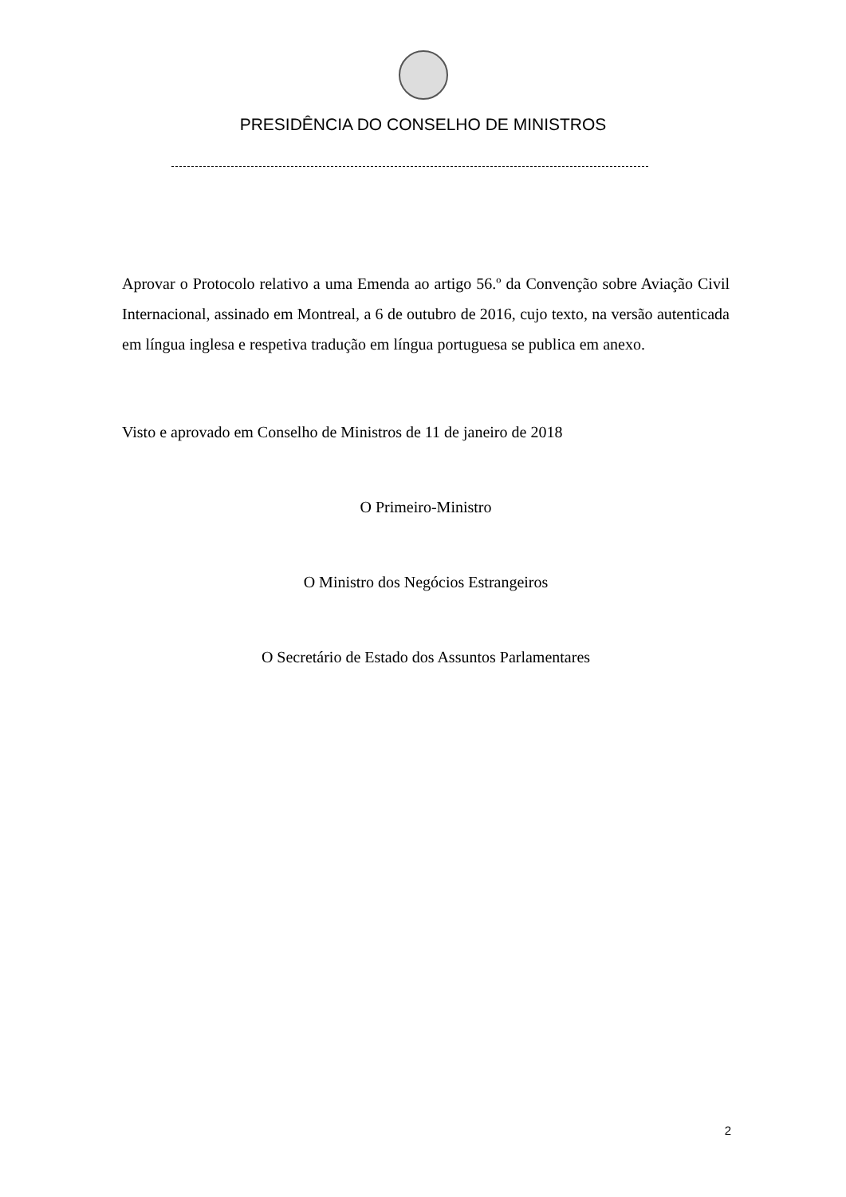PRESIDÊNCIA DO CONSELHO DE MINISTROS
Aprovar o Protocolo relativo a uma Emenda ao artigo 56.º da Convenção sobre Aviação Civil Internacional, assinado em Montreal, a 6 de outubro de 2016, cujo texto, na versão autenticada em língua inglesa e respetiva tradução em língua portuguesa se publica em anexo.
Visto e aprovado em Conselho de Ministros de 11 de janeiro de 2018
O Primeiro-Ministro
O Ministro dos Negócios Estrangeiros
O Secretário de Estado dos Assuntos Parlamentares
2